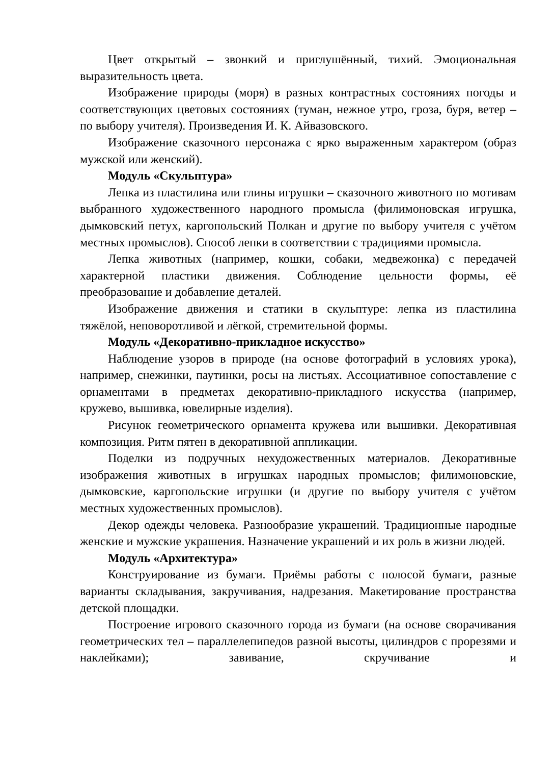Цвет открытый – звонкий и приглушённый, тихий. Эмоциональная выразительность цвета.
Изображение природы (моря) в разных контрастных состояниях погоды и соответствующих цветовых состояниях (туман, нежное утро, гроза, буря, ветер – по выбору учителя). Произведения И. К. Айвазовского.
Изображение сказочного персонажа с ярко выраженным характером (образ мужской или женский).
Модуль «Скульптура»
Лепка из пластилина или глины игрушки – сказочного животного по мотивам выбранного художественного народного промысла (филимоновская игрушка, дымковский петух, каргопольский Полкан и другие по выбору учителя с учётом местных промыслов). Способ лепки в соответствии с традициями промысла.
Лепка животных (например, кошки, собаки, медвежонка) с передачей характерной пластики движения. Соблюдение цельности формы, её преобразование и добавление деталей.
Изображение движения и статики в скульптуре: лепка из пластилина тяжёлой, неповоротливой и лёгкой, стремительной формы.
Модуль «Декоративно-прикладное искусство»
Наблюдение узоров в природе (на основе фотографий в условиях урока), например, снежинки, паутинки, росы на листьях. Ассоциативное сопоставление с орнаментами в предметах декоративно-прикладного искусства (например, кружево, вышивка, ювелирные изделия).
Рисунок геометрического орнамента кружева или вышивки. Декоративная композиция. Ритм пятен в декоративной аппликации.
Поделки из подручных нехудожественных материалов. Декоративные изображения животных в игрушках народных промыслов; филимоновские, дымковские, каргопольские игрушки (и другие по выбору учителя с учётом местных художественных промыслов).
Декор одежды человека. Разнообразие украшений. Традиционные народные женские и мужские украшения. Назначение украшений и их роль в жизни людей.
Модуль «Архитектура»
Конструирование из бумаги. Приёмы работы с полосой бумаги, разные варианты складывания, закручивания, надрезания. Макетирование пространства детской площадки.
Построение игрового сказочного города из бумаги (на основе сворачивания геометрических тел – параллелепипедов разной высоты, цилиндров с прорезями и наклейками); завивание, скручивание и